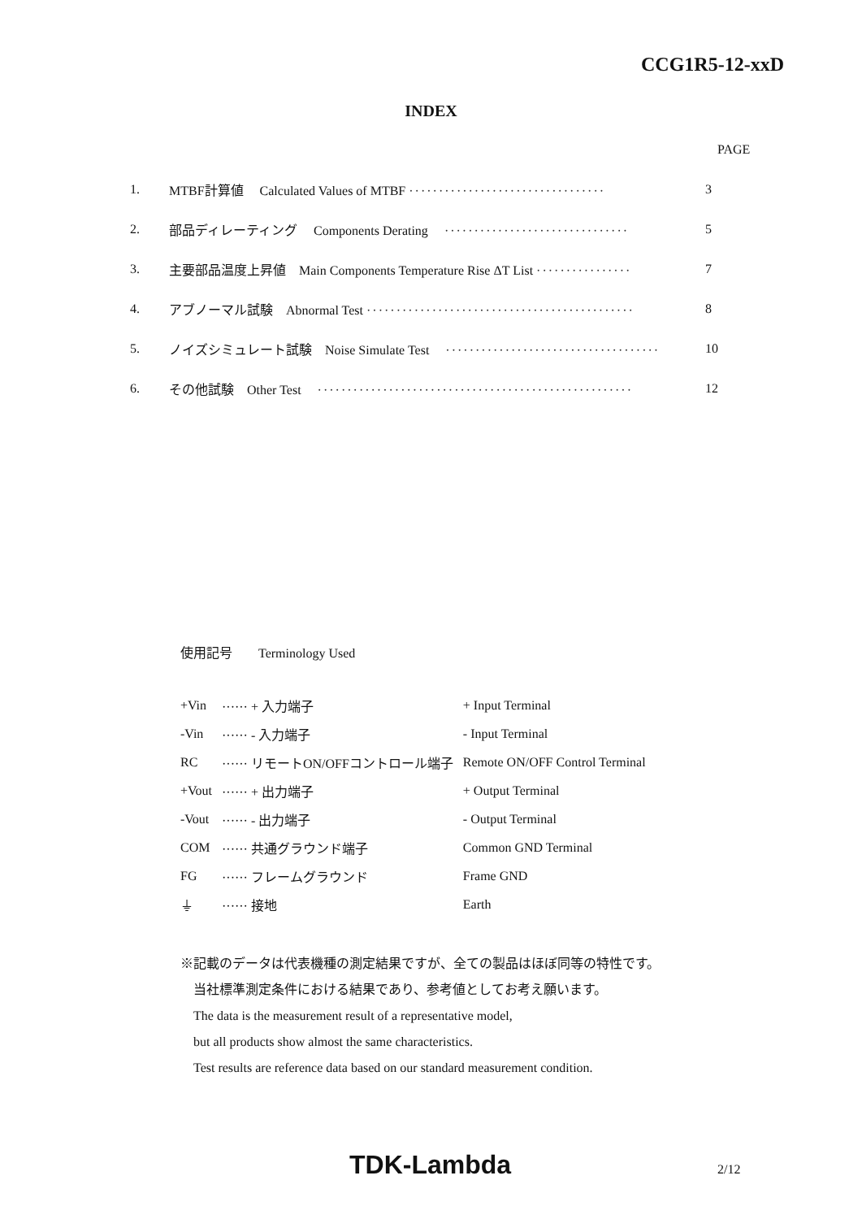CCG1R5-12-xxD
INDEX
PAGE
| 1. | MTBF計算値 Calculated Values of MTBF ································· | 3 |
| 2. | 部品ディレーティング Components Derating ······························· | 5 |
| 3. | 主要部品温度上昇値 Main Components Temperature Rise ΔT List ················ | 7 |
| 4. | アブノーマル試験 Abnormal Test ············································· | 8 |
| 5. | ノイズシミュレート試験 Noise Simulate Test ···································· | 10 |
| 6. | その他試験 Other Test ····················································· | 12 |
使用記号　　Terminology Used
| +Vin | ······ + 入力端子 | + Input Terminal |
| -Vin | ······ - 入力端子 | - Input Terminal |
| RC | ······ リモートON/OFFコントロール端子 | Remote ON/OFF Control Terminal |
| +Vout | ······ + 出力端子 | + Output Terminal |
| -Vout | ······ - 出力端子 | - Output Terminal |
| COM | ······ 共通グラウンド端子 | Common GND Terminal |
| FG | ······ フレームグラウンド | Frame GND |
| ⏚ | ······ 接地 | Earth |
※記載のデータは代表機種の測定結果ですが、全ての製品はほぼ同等の特性です。
　当社標準測定条件における結果であり、参考値としてお考え願います。
　The data is the measurement result of a representative model,
　but all products show almost the same characteristics.
　Test results are reference data based on our standard measurement condition.
TDK-Lambda 2/12